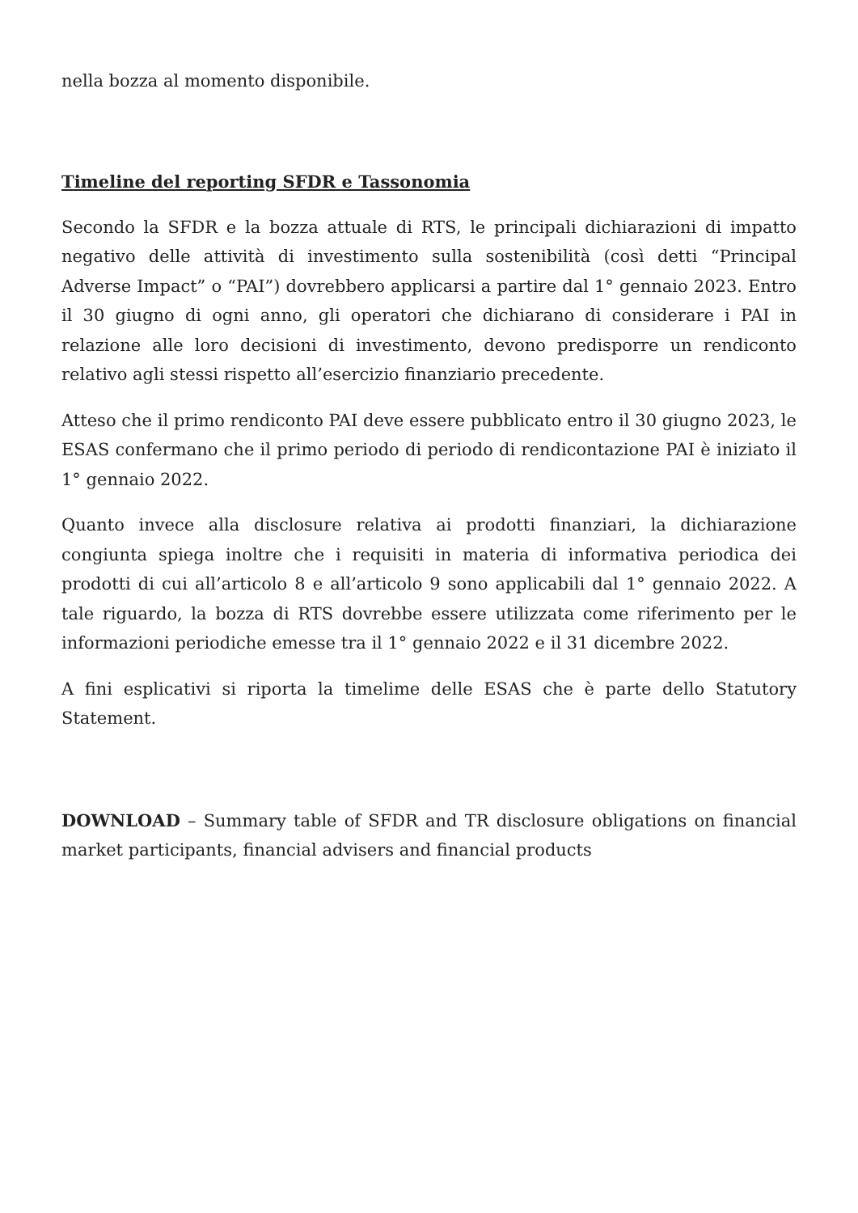nella bozza al momento disponibile.
Timeline del reporting SFDR e Tassonomia
Secondo la SFDR e la bozza attuale di RTS, le principali dichiarazioni di impatto negativo delle attività di investimento sulla sostenibilità (così detti “Principal Adverse Impact” o “PAI”) dovrebbero applicarsi a partire dal 1° gennaio 2023. Entro il 30 giugno di ogni anno, gli operatori che dichiarano di considerare i PAI in relazione alle loro decisioni di investimento, devono predisporre un rendiconto relativo agli stessi rispetto all’esercizio finanziario precedente.
Atteso che il primo rendiconto PAI deve essere pubblicato entro il 30 giugno 2023, le ESAS confermano che il primo periodo di periodo di rendicontazione PAI è iniziato il 1° gennaio 2022.
Quanto invece alla disclosure relativa ai prodotti finanziari, la dichiarazione congiunta spiega inoltre che i requisiti in materia di informativa periodica dei prodotti di cui all’articolo 8 e all’articolo 9 sono applicabili dal 1° gennaio 2022. A tale riguardo, la bozza di RTS dovrebbe essere utilizzata come riferimento per le informazioni periodiche emesse tra il 1° gennaio 2022 e il 31 dicembre 2022.
A fini esplicativi si riporta la timelime delle ESAS che è parte dello Statutory Statement.
DOWNLOAD – Summary table of SFDR and TR disclosure obligations on financial market participants, financial advisers and financial products